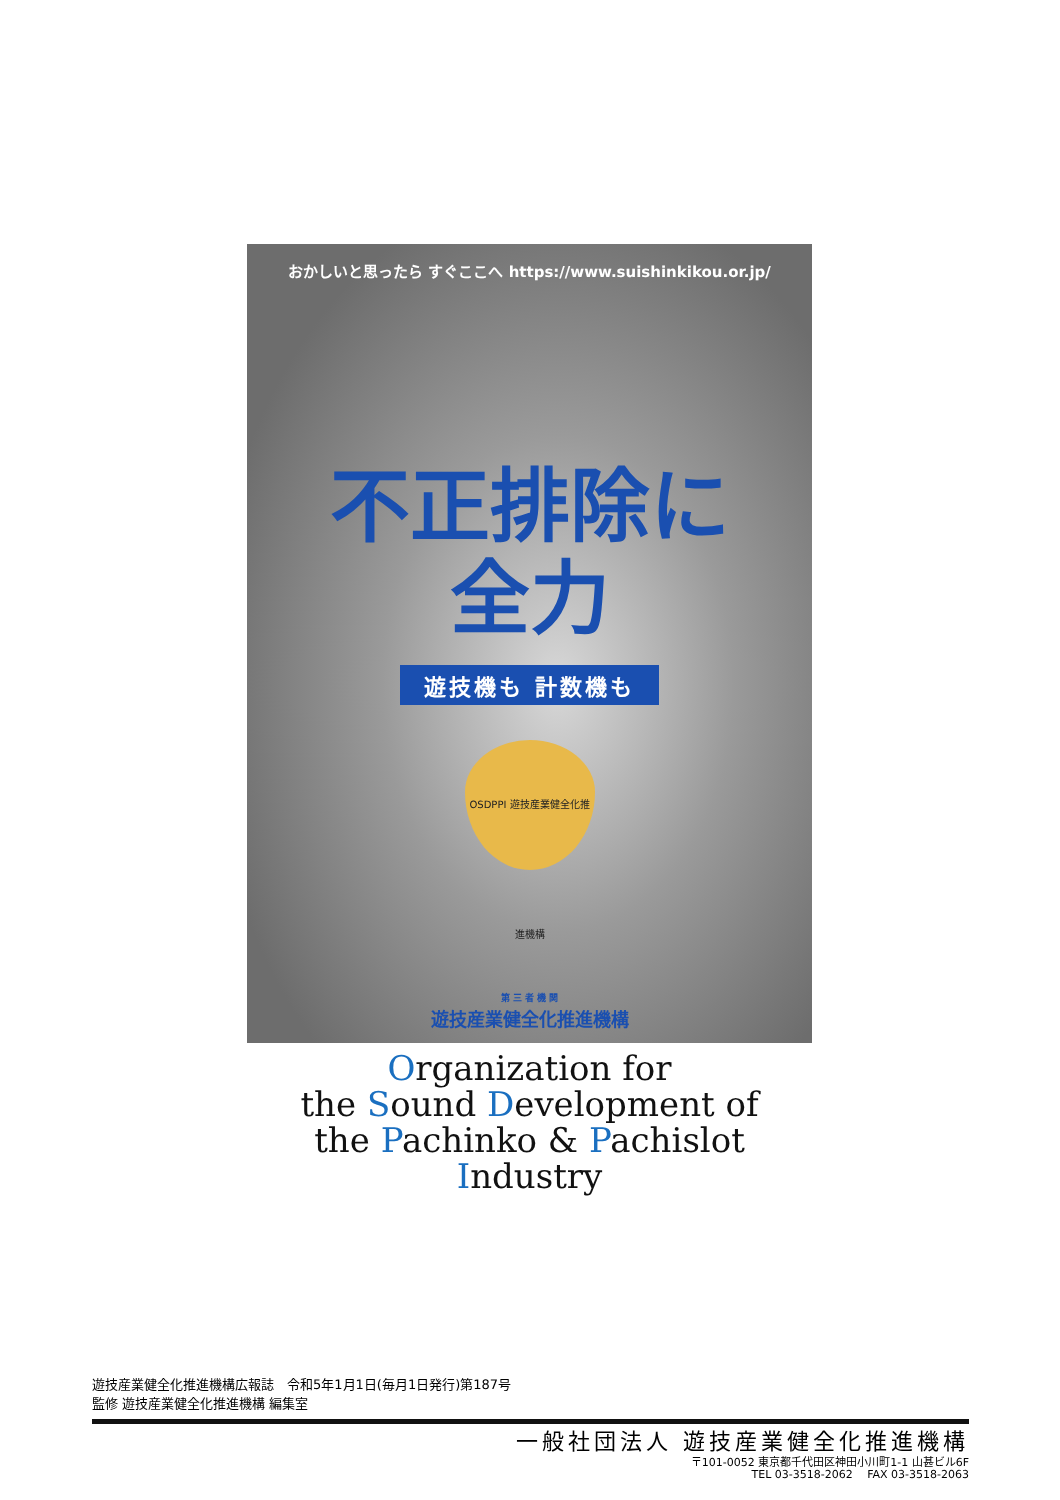おかしいと思ったら すぐここへ https://www.suishinkikou.or.jp/
不正排除に
全力
遊技機も 計数機も
OSDPPI 遊技産業健全化推進機構
第 三 者 機 関
遊技産業健全化推進機構
Organization for
the Sound Development of
the Pachinko & Pachislot Industry
遊技産業健全化推進機構広報誌　令和5年1月1日(毎月1日発行)第187号
監修 遊技産業健全化推進機構 編集室
一般社団法人 遊技産業健全化推進機構
〒101-0052 東京都千代田区神田小川町1-1 山甚ビル6F
TEL 03-3518-2062　 FAX 03-3518-2063